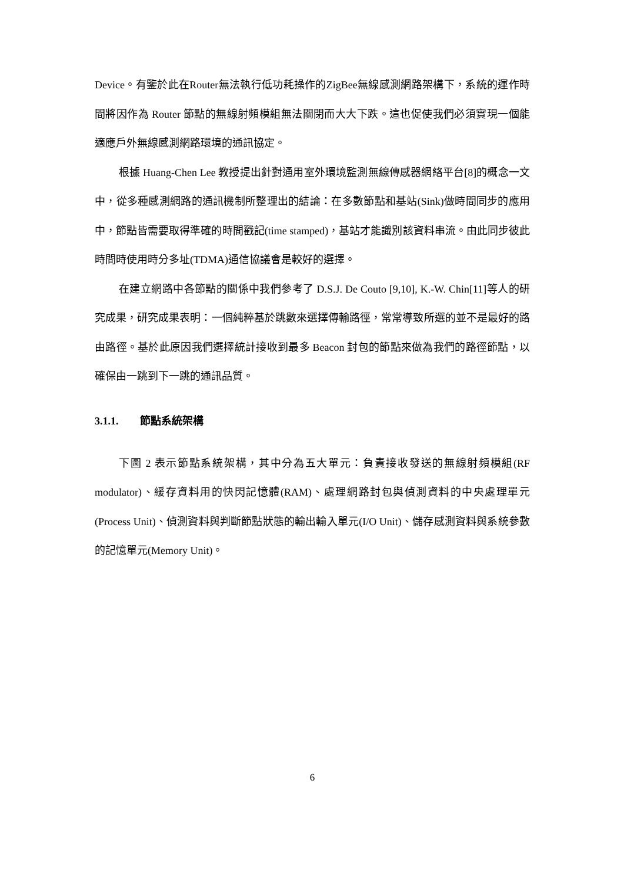Device。有鑒於此在Router無法執行低功耗操作的ZigBee無線感測網路架構下，系統的運作時間將因作為 Router 節點的無線射頻模組無法關閉而大大下跌。這也促使我們必須實現一個能適應戶外無線感測網路環境的通訊協定。
根據 Huang-Chen Lee 教授提出針對通用室外環境監測無線傳感器網絡平台[8]的概念一文中，從多種感測網路的通訊機制所整理出的結論：在多數節點和基站(Sink)做時間同步的應用中，節點皆需要取得準確的時間戳記(time stamped)，基站才能識別該資料串流。由此同步彼此時間時使用時分多址(TDMA)通信協議會是較好的選擇。
在建立網路中各節點的關係中我們參考了 D.S.J. De Couto [9,10], K.-W. Chin[11]等人的研究成果，研究成果表明：一個純粹基於跳數來選擇傳輸路徑，常常導致所選的並不是最好的路由路徑。基於此原因我們選擇統計接收到最多 Beacon 封包的節點來做為我們的路徑節點，以確保由一跳到下一跳的通訊品質。
3.1.1. 節點系統架構
下圖 2 表示節點系統架構，其中分為五大單元：負責接收發送的無線射頻模組(RF modulator)、緩存資料用的快閃記憶體(RAM)、處理網路封包與偵測資料的中央處理單元(Process Unit)、偵測資料與判斷節點狀態的輸出輸入單元(I/O Unit)、儲存感測資料與系統參數的記憶單元(Memory Unit)。
6